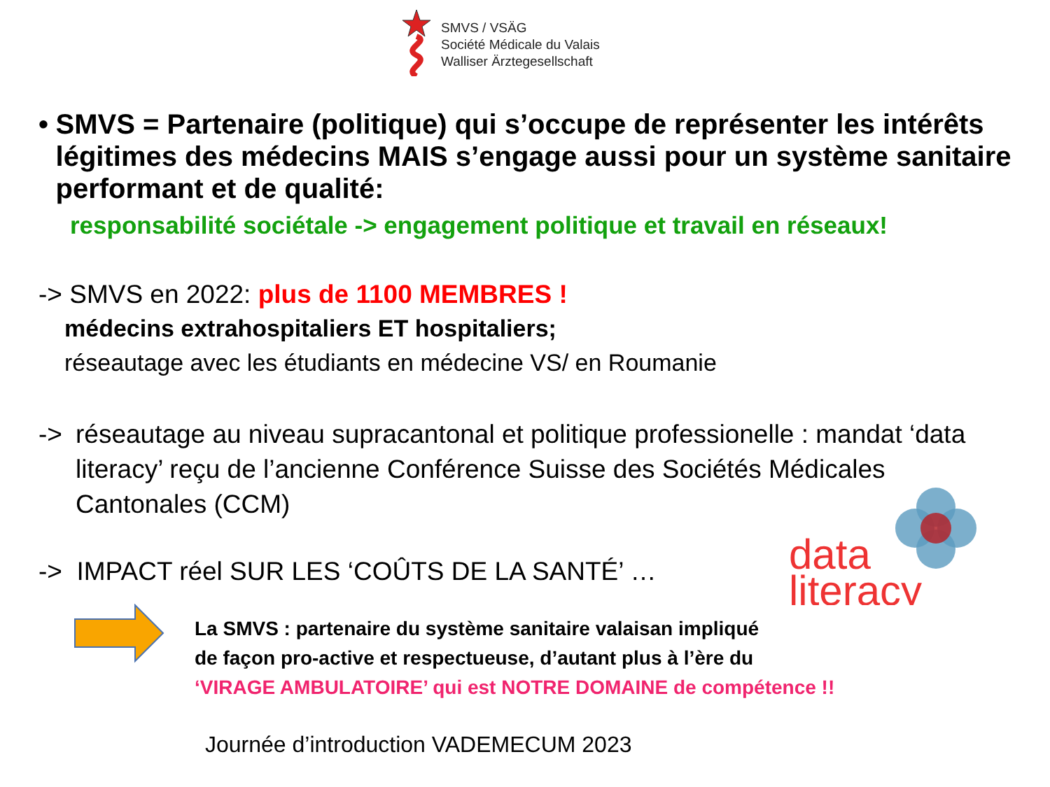SMVS / VSÄG
Société Médicale du Valais
Walliser Ärztegesellschaft
• SMVS = Partenaire (politique) qui s’occupe de représenter les intérêts légitimes des médecins MAIS s’engage aussi pour un système sanitaire performant et de qualité:
responsabilité sociétale -> engagement politique et travail en réseaux!
-> SMVS en 2022: plus de 1100 MEMBRES !
médecins extrahospitaliers ET hospitaliers;
réseautage avec les étudiants en médecine VS/ en Roumanie
-> réseautage au niveau supracantonal et politique professionelle : mandat ‘data literacy’ reçu de l’ancienne Conférence Suisse des Sociétés Médicales Cantonales (CCM)
-> IMPACT réel SUR LES ‘COÛTS DE LA SANTÉ’ …
La SMVS : partenaire du système sanitaire valaisan impliqué
de façon pro-active et respectueuse, d’autant plus à l’ère du
‘VIRAGE AMBULATOIRE’ qui est NOTRE DOMAINE de compétence !!
Journée d’introduction VADEMECUM 2023
data
literacy